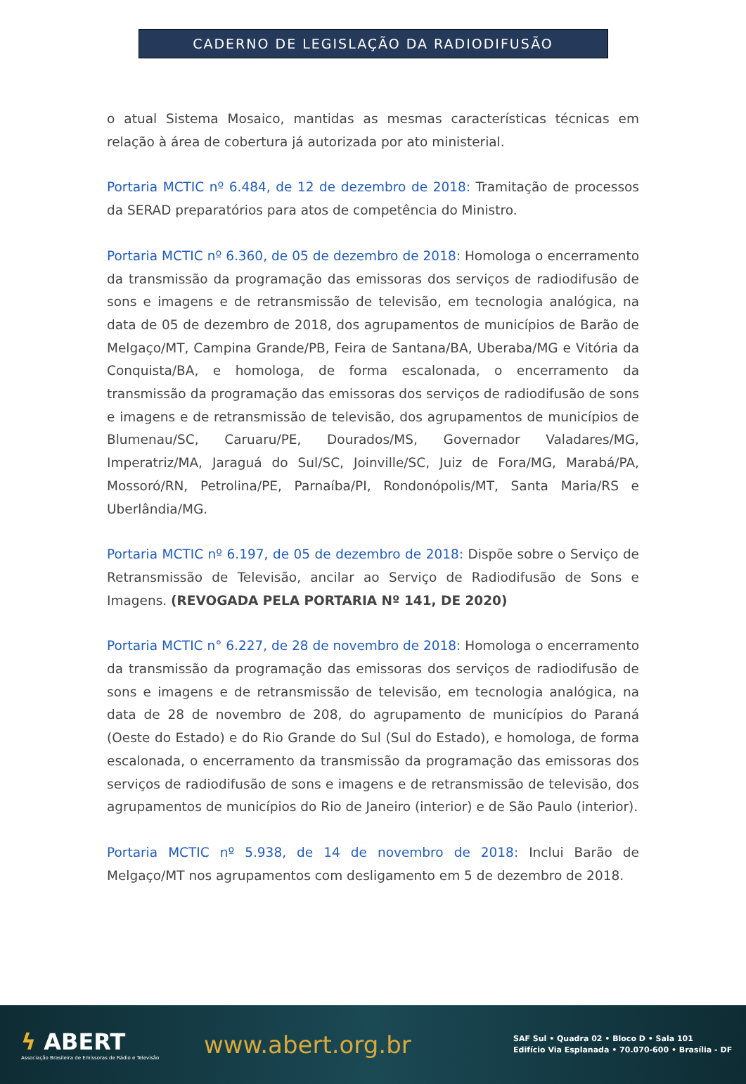CADERNO DE LEGISLAÇÃO DA RADIODIFUSÃO
o atual Sistema Mosaico, mantidas as mesmas características técnicas em relação à área de cobertura já autorizada por ato ministerial.
Portaria MCTIC nº 6.484, de 12 de dezembro de 2018: Tramitação de processos da SERAD preparatórios para atos de competência do Ministro.
Portaria MCTIC nº 6.360, de 05 de dezembro de 2018: Homologa o encerramento da transmissão da programação das emissoras dos serviços de radiodifusão de sons e imagens e de retransmissão de televisão, em tecnologia analógica, na data de 05 de dezembro de 2018, dos agrupamentos de municípios de Barão de Melgaço/MT, Campina Grande/PB, Feira de Santana/BA, Uberaba/MG e Vitória da Conquista/BA, e homologa, de forma escalonada, o encerramento da transmissão da programação das emissoras dos serviços de radiodifusão de sons e imagens e de retransmissão de televisão, dos agrupamentos de municípios de Blumenau/SC, Caruaru/PE, Dourados/MS, Governador Valadares/MG, Imperatriz/MA, Jaraguá do Sul/SC, Joinville/SC, Juiz de Fora/MG, Marabá/PA, Mossoró/RN, Petrolina/PE, Parnaíba/PI, Rondonópolis/MT, Santa Maria/RS e Uberlândia/MG.
Portaria MCTIC nº 6.197, de 05 de dezembro de 2018: Dispõe sobre o Serviço de Retransmissão de Televisão, ancilar ao Serviço de Radiodifusão de Sons e Imagens. (REVOGADA PELA PORTARIA Nº 141, DE 2020)
Portaria MCTIC n° 6.227, de 28 de novembro de 2018: Homologa o encerramento da transmissão da programação das emissoras dos serviços de radiodifusão de sons e imagens e de retransmissão de televisão, em tecnologia analógica, na data de 28 de novembro de 208, do agrupamento de municípios do Paraná (Oeste do Estado) e do Rio Grande do Sul (Sul do Estado), e homologa, de forma escalonada, o encerramento da transmissão da programação das emissoras dos serviços de radiodifusão de sons e imagens e de retransmissão de televisão, dos agrupamentos de municípios do Rio de Janeiro (interior) e de São Paulo (interior).
Portaria MCTIC nº 5.938, de 14 de novembro de 2018: Inclui Barão de Melgaço/MT nos agrupamentos com desligamento em 5 de dezembro de 2018.
ϟ ABERT
Associação Brasileira de Emissoras de Rádio e Televisão
www.abert.org.br
SAF Sul • Quadra 02 • Bloco D • Sala 101
Edifício Via Esplanada • 70.070-600 • Brasília - DF